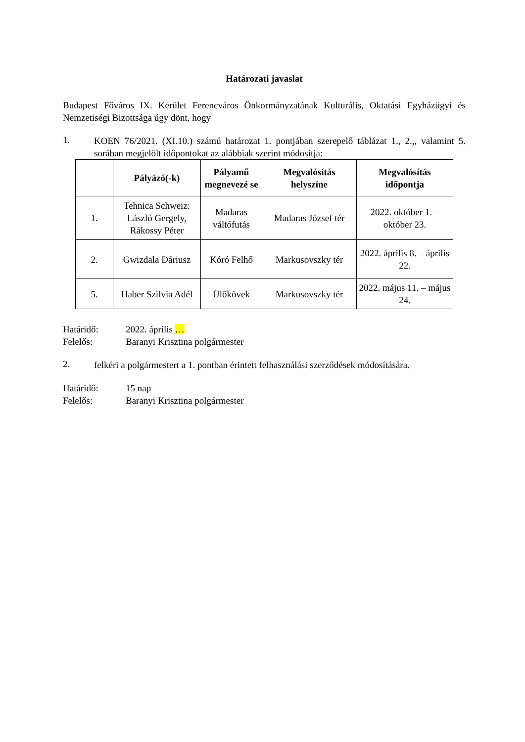Határozati javaslat
Budapest Főváros IX. Kerület Ferencváros Önkormányzatának Kulturális, Oktatási Egyházügyi és Nemzetiségi Bizottsága úgy dönt, hogy
1.
KOEN 76/2021. (XI.10.) számú határozat 1. pontjában szerepelő táblázat 1., 2.,, valamint 5. sorában megjelölt időpontokat az alábbiak szerint módosítja:
| | Pályázó(-k) | Pályamű megnevezé se | Megvalósítás helyszíne | Megvalósítás időpontja |
| --- | --- | --- | --- | --- |
| 1. | Tehnica Schweiz: László Gergely, Rákossy Péter | Madaras váltófutás | Madaras József tér | 2022. október 1. – október 23. |
| 2. | Gwizdala Dáriusz | Kóró Felhő | Markusovszky tér | 2022. április 8. – április 22. |
| 5. | Haber Szilvia Adél | Ülőkövek | Markusovszky tér | 2022. május 11. – május 24. |
Határidő: 2022. április …
Felelős: Baranyi Krisztina polgármester
2.
felkéri a polgármestert a 1. pontban érintett felhasználási szerződések módosítására.
Határidő: 15 nap
Felelős: Baranyi Krisztina polgármester